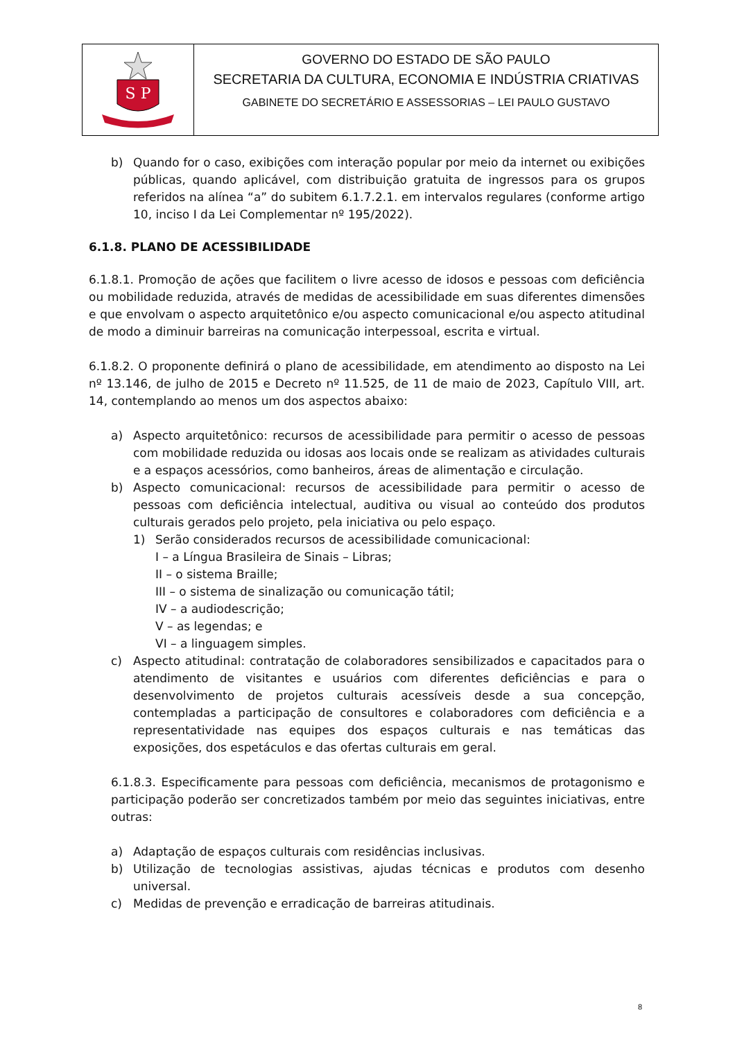S P
GOVERNO DO ESTADO DE SÃO PAULO
SECRETARIA DA CULTURA, ECONOMIA E INDÚSTRIA CRIATIVAS
GABINETE DO SECRETÁRIO E ASSESSORIAS – LEI PAULO GUSTAVO
b) Quando for o caso, exibições com interação popular por meio da internet ou exibições públicas, quando aplicável, com distribuição gratuita de ingressos para os grupos referidos na alínea “a” do subitem 6.1.7.2.1. em intervalos regulares (conforme artigo 10, inciso I da Lei Complementar nº 195/2022).
6.1.8. PLANO DE ACESSIBILIDADE
6.1.8.1. Promoção de ações que facilitem o livre acesso de idosos e pessoas com deficiência ou mobilidade reduzida, através de medidas de acessibilidade em suas diferentes dimensões e que envolvam o aspecto arquitetônico e/ou aspecto comunicacional e/ou aspecto atitudinal de modo a diminuir barreiras na comunicação interpessoal, escrita e virtual.
6.1.8.2. O proponente definirá o plano de acessibilidade, em atendimento ao disposto na Lei nº 13.146, de julho de 2015 e Decreto nº 11.525, de 11 de maio de 2023, Capítulo VIII, art. 14, contemplando ao menos um dos aspectos abaixo:
a) Aspecto arquitetônico: recursos de acessibilidade para permitir o acesso de pessoas com mobilidade reduzida ou idosas aos locais onde se realizam as atividades culturais e a espaços acessórios, como banheiros, áreas de alimentação e circulação.
b) Aspecto comunicacional: recursos de acessibilidade para permitir o acesso de pessoas com deficiência intelectual, auditiva ou visual ao conteúdo dos produtos culturais gerados pelo projeto, pela iniciativa ou pelo espaço.
1) Serão considerados recursos de acessibilidade comunicacional:
I – a Língua Brasileira de Sinais – Libras;
II – o sistema Braille;
III – o sistema de sinalização ou comunicação tátil;
IV – a audiodescrição;
V – as legendas; e
VI – a linguagem simples.
c) Aspecto atitudinal: contratação de colaboradores sensibilizados e capacitados para o atendimento de visitantes e usuários com diferentes deficiências e para o desenvolvimento de projetos culturais acessíveis desde a sua concepção, contempladas a participação de consultores e colaboradores com deficiência e a representatividade nas equipes dos espaços culturais e nas temáticas das exposições, dos espetáculos e das ofertas culturais em geral.
6.1.8.3. Especificamente para pessoas com deficiência, mecanismos de protagonismo e participação poderão ser concretizados também por meio das seguintes iniciativas, entre outras:
a) Adaptação de espaços culturais com residências inclusivas.
b) Utilização de tecnologias assistivas, ajudas técnicas e produtos com desenho universal.
c) Medidas de prevenção e erradicação de barreiras atitudinais.
8